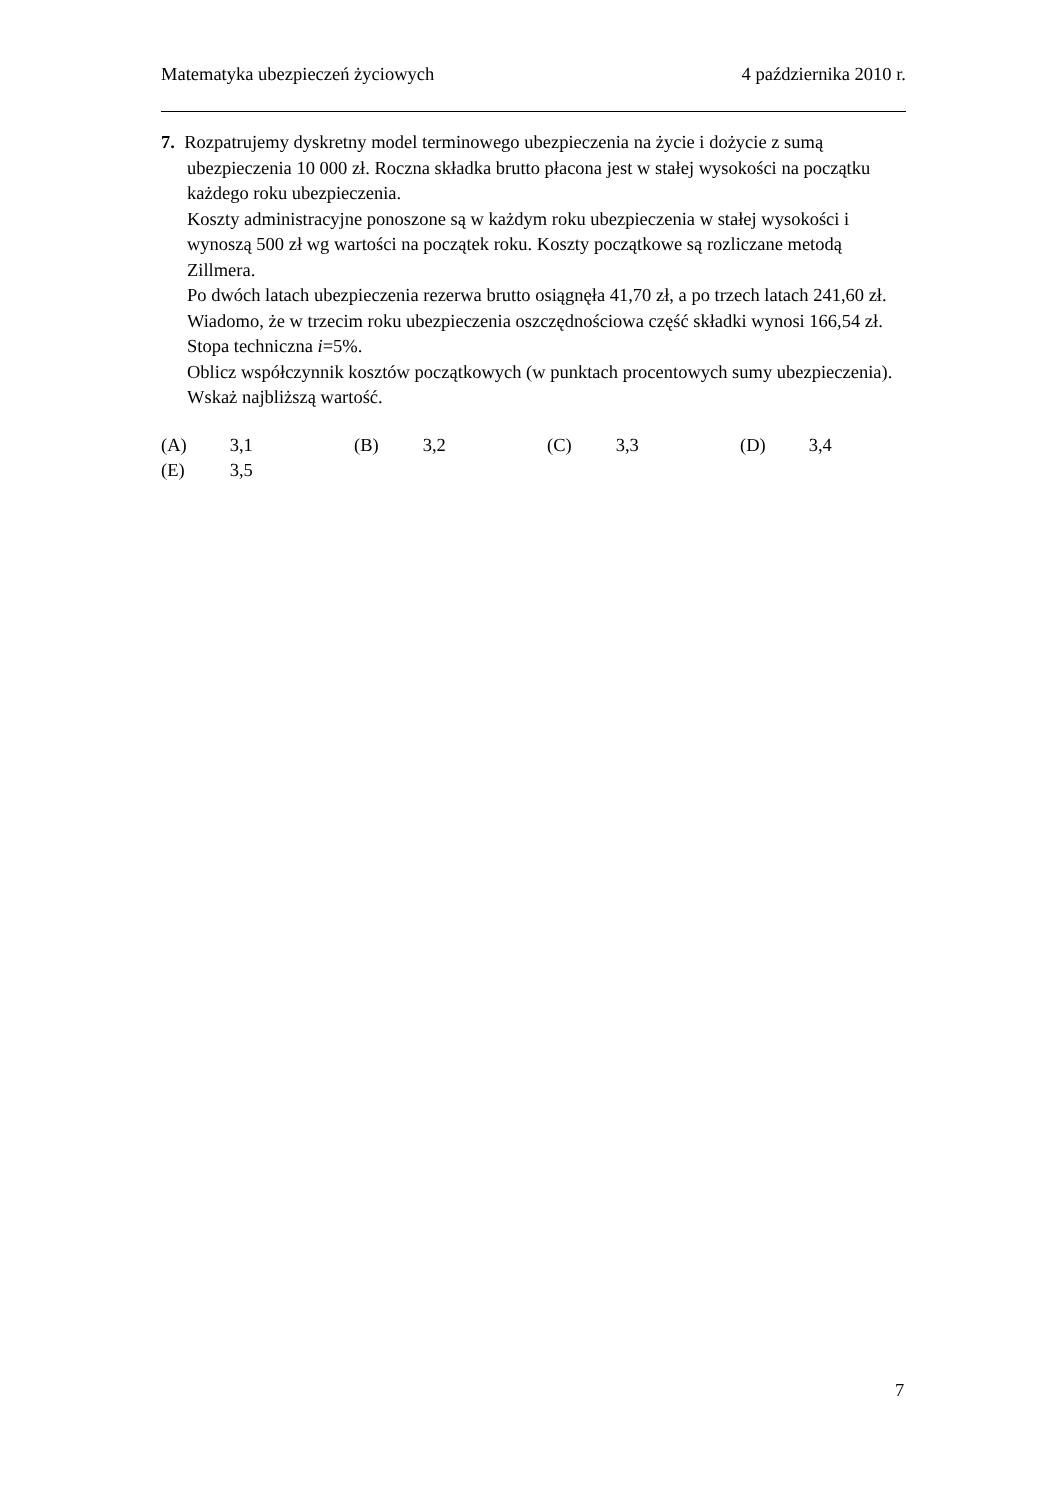Matematyka ubezpieczeń życiowych
4 października 2010 r.
7. Rozpatrujemy dyskretny model terminowego ubezpieczenia na życie i dożycie z sumą ubezpieczenia 10 000 zł. Roczna składka brutto płacona jest w stałej wysokości na początku każdego roku ubezpieczenia.
Koszty administracyjne ponoszone są w każdym roku ubezpieczenia w stałej wysokości i wynoszą 500 zł wg wartości na początek roku. Koszty początkowe są rozliczane metodą Zillmera.
Po dwóch latach ubezpieczenia rezerwa brutto osiągnęła 41,70 zł, a po trzech latach 241,60 zł. Wiadomo, że w trzecim roku ubezpieczenia oszczędnościowa część składki wynosi 166,54 zł. Stopa techniczna i=5%.
Oblicz współczynnik kosztów początkowych (w punktach procentowych sumy ubezpieczenia). Wskaż najbliższą wartość.
(A) 3,1
(B) 3,2
(C) 3,3
(D) 3,4
(E) 3,5
7